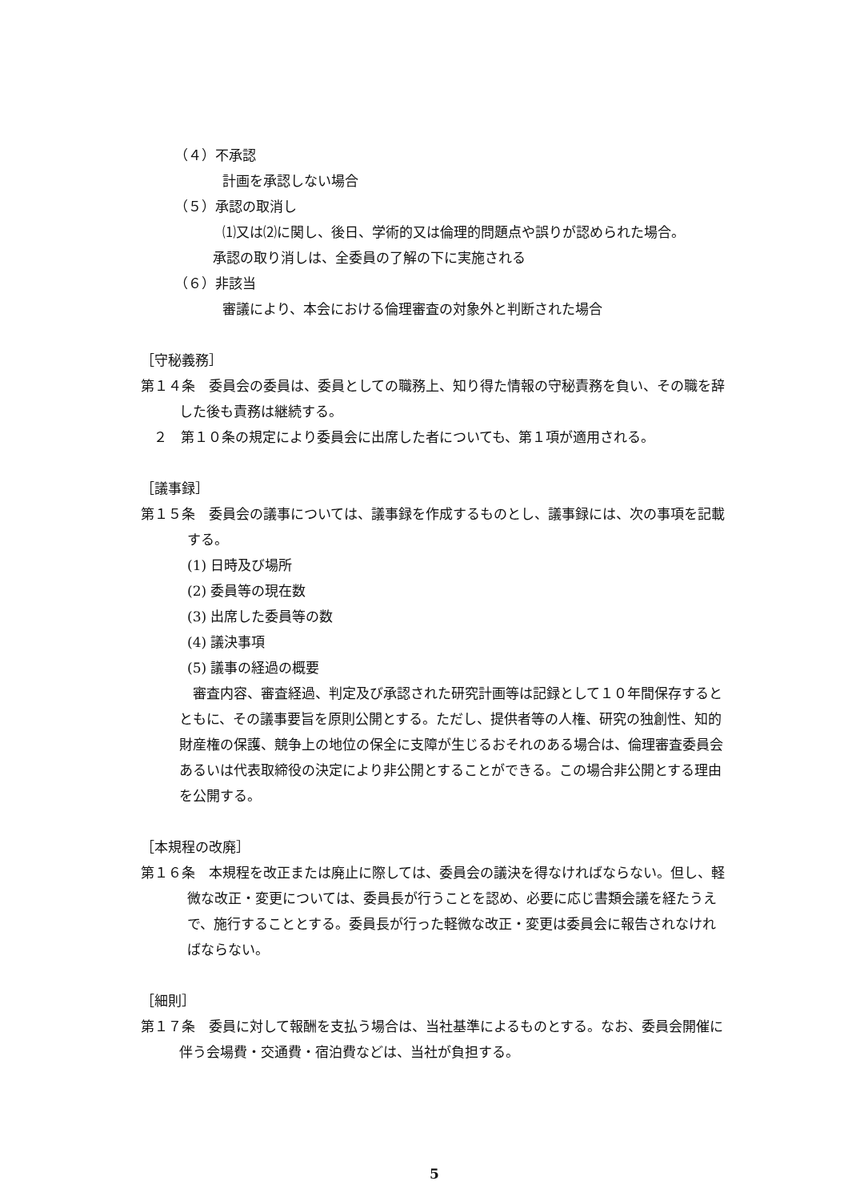（４）不承認
計画を承認しない場合
（５）承認の取消し
⑴又は⑵に関し、後日、学術的又は倫理的問題点や誤りが認められた場合。
承認の取り消しは、全委員の了解の下に実施される
（６）非該当
審議により、本会における倫理審査の対象外と判断された場合
［守秘義務］
第１４条　委員会の委員は、委員としての職務上、知り得た情報の守秘責務を負い、その職を辞した後も責務は継続する。
２　第１０条の規定により委員会に出席した者についても、第１項が適用される。
［議事録］
第１５条　委員会の議事については、議事録を作成するものとし、議事録には、次の事項を記載する。
(1) 日時及び場所
(2) 委員等の現在数
(3) 出席した委員等の数
(4) 議決事項
(5) 議事の経過の概要
審査内容、審査経過、判定及び承認された研究計画等は記録として１０年間保存するとともに、その議事要旨を原則公開とする。ただし、提供者等の人権、研究の独創性、知的財産権の保護、競争上の地位の保全に支障が生じるおそれのある場合は、倫理審査委員会あるいは代表取締役の決定により非公開とすることができる。この場合非公開とする理由を公開する。
［本規程の改廃］
第１６条　本規程を改正または廃止に際しては、委員会の議決を得なければならない。但し、軽微な改正・変更については、委員長が行うことを認め、必要に応じ書類会議を経たうえで、施行することとする。委員長が行った軽微な改正・変更は委員会に報告されなければならない。
［細則］
第１７条　委員に対して報酬を支払う場合は、当社基準によるものとする。なお、委員会開催に伴う会場費・交通費・宿泊費などは、当社が負担する。
5